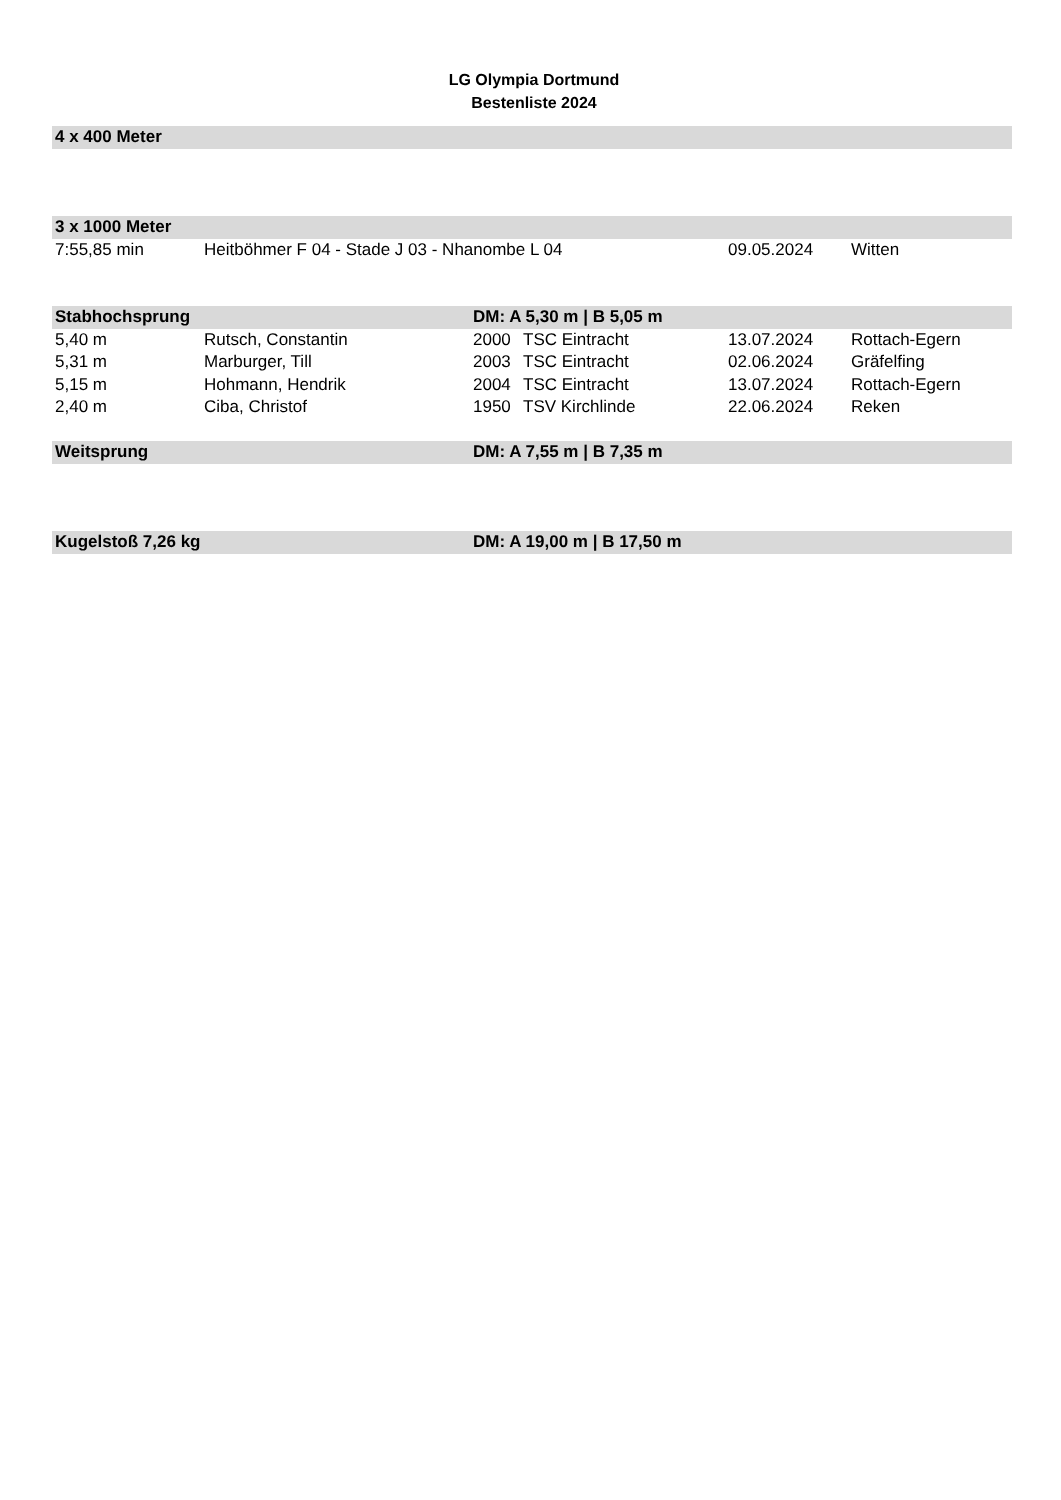LG Olympia Dortmund
Bestenliste 2024
| 4 x 400 Meter | | | | | |
| --- | --- | --- | --- | --- | --- |
| 3 x 1000 Meter | | | | | |
| 7:55,85 min | Heitböhmer F 04 - Stade J 03 - Nhanombe L 04 | | | 09.05.2024 | Witten |
| Stabhochsprung | | DM: A 5,30 m / B 5,05 m | | | |
| 5,40 m | Rutsch, Constantin | 2000 | TSC Eintracht | 13.07.2024 | Rottach-Egern |
| 5,31 m | Marburger, Till | 2003 | TSC Eintracht | 02.06.2024 | Gräfelfing |
| 5,15 m | Hohmann, Hendrik | 2004 | TSC Eintracht | 13.07.2024 | Rottach-Egern |
| 2,40 m | Ciba, Christof | 1950 | TSV Kirchlinde | 22.06.2024 | Reken |
| Weitsprung | | DM: A 7,55 m / B 7,35 m | | | |
| Kugelstoß 7,26 kg | | DM: A 19,00 m / B 17,50 m | | | |